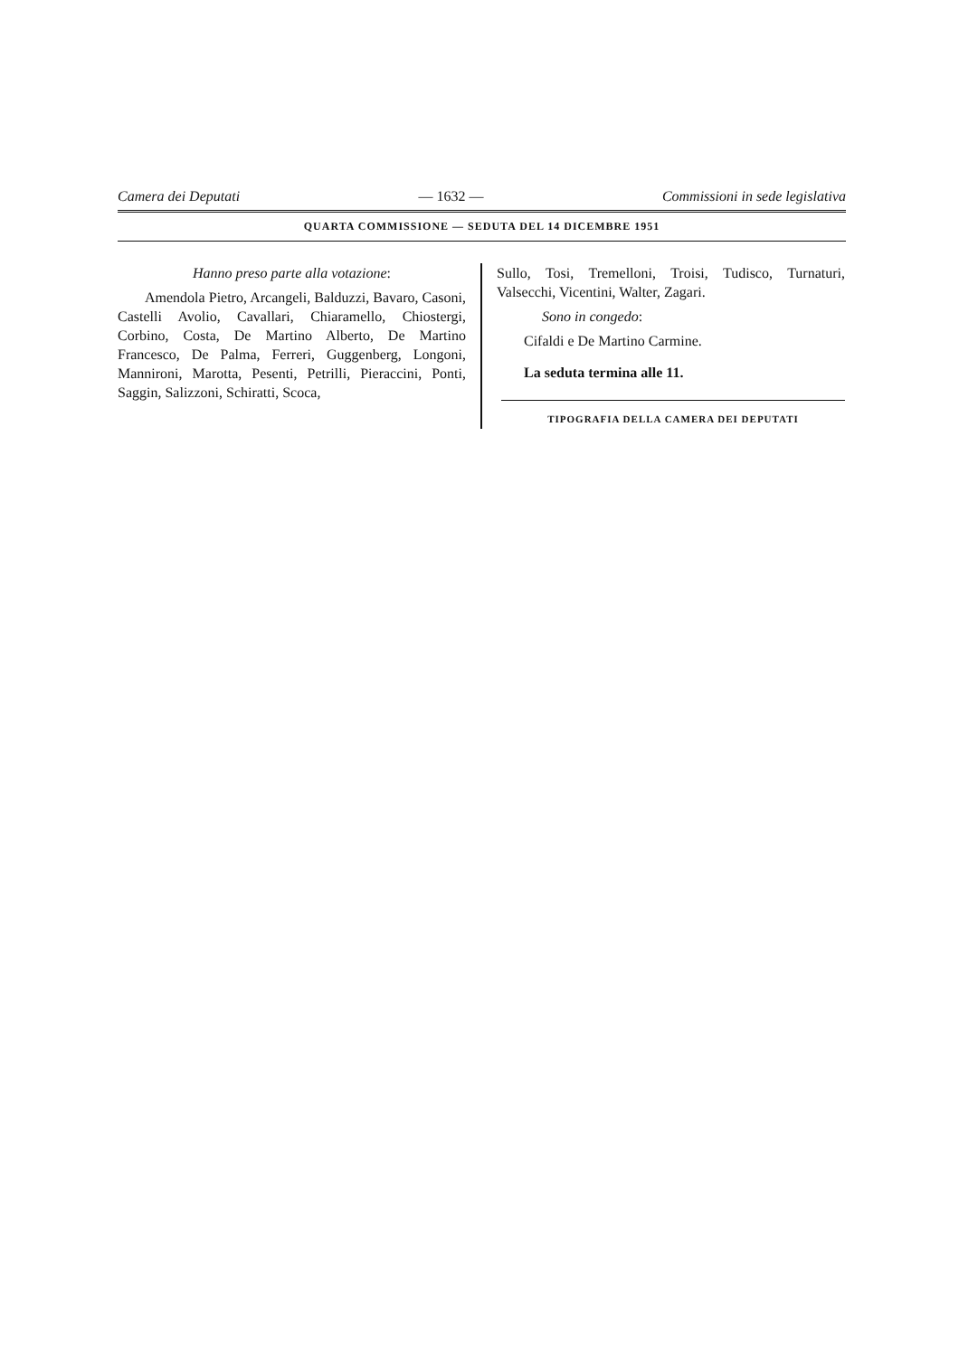Camera dei Deputati — 1632 — Commissioni in sede legislativa
QUARTA COMMISSIONE — SEDUTA DEL 14 DICEMBRE 1951
Hanno preso parte alla votazione:
Amendola Pietro, Arcangeli, Balduzzi, Bavaro, Casoni, Castelli Avolio, Cavallari, Chiaramello, Chiostergi, Corbino, Costa, De Martino Alberto, De Martino Francesco, De Palma, Ferreri, Guggenberg, Longoni, Mannironi, Marotta, Pesenti, Petrilli, Pieraccini, Ponti, Saggin, Salizzoni, Schiratti, Scoca,
Sullo, Tosi, Tremelloni, Troisi, Tudisco, Turnaturi, Valsecchi, Vicentini, Walter, Zagari.
Sono in congedo:
Cifaldi e De Martino Carmine.
La seduta termina alle 11.
TIPOGRAFIA DELLA CAMERA DEI DEPUTATI